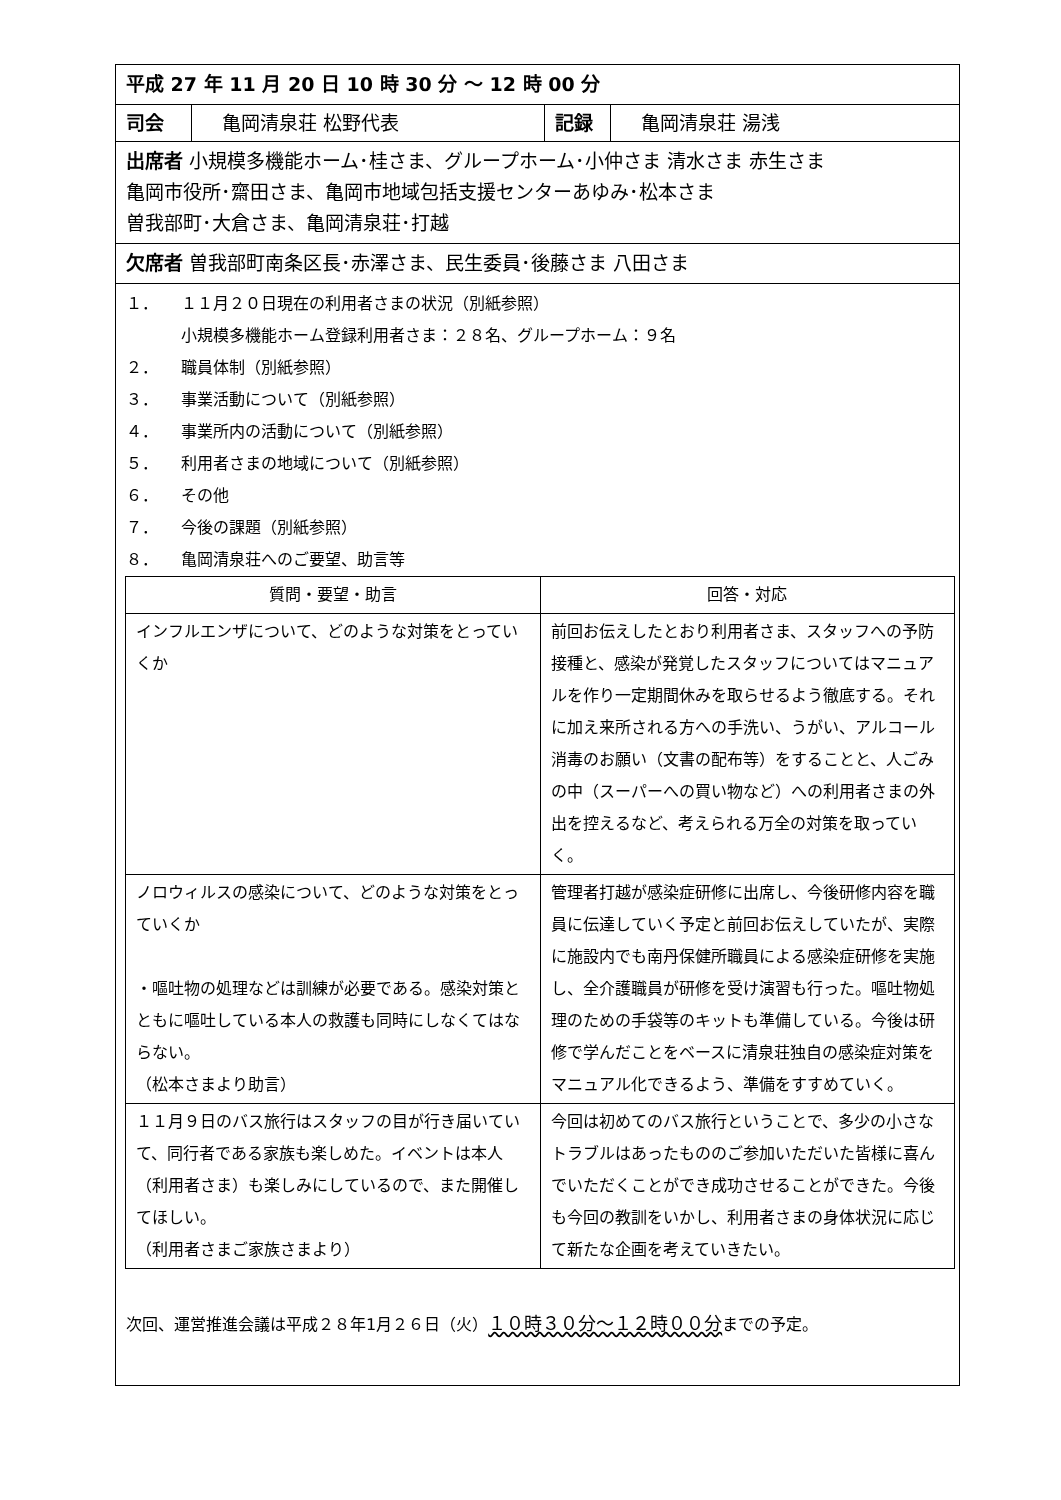平成 27 年 11 月 20 日 10 時 30 分 ～ 12 時 00 分
司会 亀岡清泉荘 松野代表 記録 亀岡清泉荘 湯浅
出席者 小規模多機能ホーム･桂さま、グループホーム･小仲さま 清水さま 赤生さま
亀岡市役所･齋田さま、亀岡市地域包括支援センターあゆみ･松本さま
曽我部町･大倉さま、亀岡清泉荘･打越
欠席者 曽我部町南条区長･赤澤さま、民生委員･後藤さま 八田さま
１． １１月２０日現在の利用者さまの状況（別紙参照）
小規模多機能ホーム登録利用者さま：２８名、グループホーム：９名
２． 職員体制（別紙参照）
３． 事業活動について（別紙参照）
４． 事業所内の活動について（別紙参照）
５． 利用者さまの地域について（別紙参照）
６． その他
７． 今後の課題（別紙参照）
８． 亀岡清泉荘へのご要望、助言等
| 質問・要望・助言 | 回答・対応 |
| --- | --- |
| インフルエンザについて、どのような対策をとっていくか | 前回お伝えしたとおり利用者さま、スタッフへの予防接種と、感染が発覚したスタッフについてはマニュアルを作り一定期間休みを取らせるよう徹底する。それに加え来所される方への手洗い、うがい、アルコール消毒のお願い（文書の配布等）をすることと、人ごみの中（スーパーへの買い物など）への利用者さまの外出を控えるなど、考えられる万全の対策を取っていく。 |
| ノロウィルスの感染について、どのような対策をとっていくか ・嘔吐物の処理などは訓練が必要である。感染対策とともに嘔吐している本人の救護も同時にしなくてはならない。 （松本さまより助言） | 管理者打越が感染症研修に出席し、今後研修内容を職員に伝達していく予定と前回お伝えしていたが、実際に施設内でも南丹保健所職員による感染症研修を実施し、全介護職員が研修を受け演習も行った。嘔吐物処理のための手袋等のキットも準備している。今後は研修で学んだことをベースに清泉荘独自の感染症対策をマニュアル化できるよう、準備をすすめていく。 |
| １１月９日のバス旅行はスタッフの目が行き届いていて、同行者である家族も楽しめた。イベントは本人（利用者さま）も楽しみにしているので、また開催してほしい。 （利用者さまご家族さまより） | 今回は初めてのバス旅行ということで、多少の小さなトラブルはあったもののご参加いただいた皆様に喜んでいただくことができ成功させることができた。今後も今回の教訓をいかし、利用者さまの身体状況に応じて新たな企画を考えていきたい。 |
次回、運営推進会議は平成２８年1月２６日（火）１０時３０分～１２時００分までの予定。